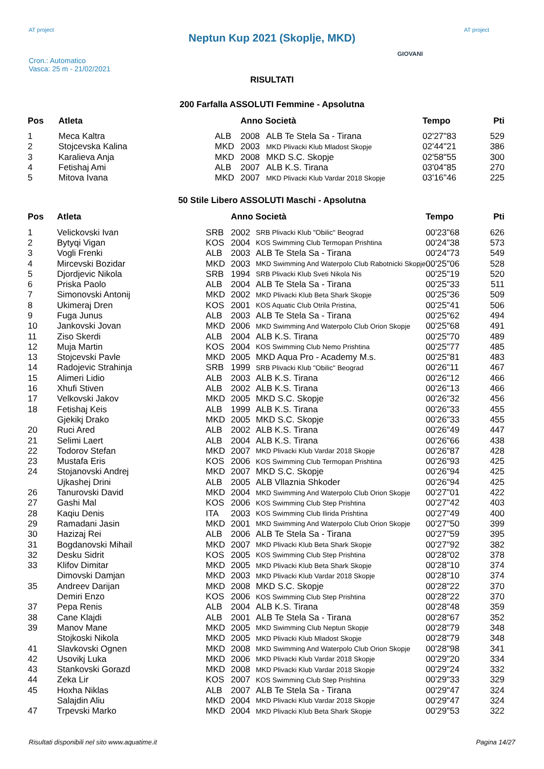AT project
Neptun Kup 2021 (Skoplje, MKD)
AT project
Cron.: Automatico
Vasca: 25 m - 21/02/2021
GIOVANI
RISULTATI
200 Farfalla ASSOLUTI Femmine - Apsolutna
| Pos | Atleta | | Anno Società | | Tempo | Pti |
| --- | --- | --- | --- | --- | --- | --- |
| 1 | Meca Kaltra | ALB | 2008 | ALB Te Stela Sa - Tirana | 02'27"83 | 529 |
| 2 | Stojcevska Kalina | MKD | 2003 | MKD Plivacki Klub Mladost Skopje | 02'44"21 | 386 |
| 3 | Karalieva Anja | MKD | 2008 | MKD S.C. Skopje | 02'58"55 | 300 |
| 4 | Fetishaj Ami | ALB | 2007 | ALB K.S. Tirana | 03'04"85 | 270 |
| 5 | Mitova Ivana | MKD | 2007 | MKD Plivacki Klub Vardar 2018 Skopje | 03'16"46 | 225 |
50 Stile Libero ASSOLUTI Maschi - Apsolutna
| Pos | Atleta | | Anno Società | | Tempo | Pti |
| --- | --- | --- | --- | --- | --- | --- |
| 1 | Velickovski Ivan | SRB | 2002 | SRB Plivacki Klub "Obilic" Beograd | 00'23"68 | 626 |
| 2 | Bytyqi Vigan | KOS | 2004 | KOS Swimming Club Termopan Prishtina | 00'24"38 | 573 |
| 3 | Vogli Frenki | ALB | 2003 | ALB Te Stela Sa - Tirana | 00'24"73 | 549 |
| 4 | Mircevski Bozidar | MKD | 2003 | MKD Swimming And Waterpolo Club Rabotnicki Skopje | 00'25"06 | 528 |
| 5 | Djordjevic Nikola | SRB | 1994 | SRB Plivacki Klub Sveti Nikola Nis | 00'25"19 | 520 |
| 6 | Priska Paolo | ALB | 2004 | ALB Te Stela Sa - Tirana | 00'25"33 | 511 |
| 7 | Simonovski Antonij | MKD | 2002 | MKD Plivacki Klub Beta Shark Skopje | 00'25"36 | 509 |
| 8 | Ukimeraj Dren | KOS | 2001 | KOS Aquatic Club Otrila Pristina, | 00'25"41 | 506 |
| 9 | Fuga Junus | ALB | 2003 | ALB Te Stela Sa - Tirana | 00'25"62 | 494 |
| 10 | Jankovski Jovan | MKD | 2006 | MKD Swimming And Waterpolo Club Orion Skopje | 00'25"68 | 491 |
| 11 | Ziso Skerdi | ALB | 2004 | ALB K.S. Tirana | 00'25"70 | 489 |
| 12 | Muja Martin | KOS | 2004 | KOS Swimming Club Nemo Prishtina | 00'25"77 | 485 |
| 13 | Stojcevski Pavle | MKD | 2005 | MKD Aqua Pro - Academy M.s. | 00'25"81 | 483 |
| 14 | Radojevic Strahinja | SRB | 1999 | SRB Plivacki Klub "Obilic" Beograd | 00'26"11 | 467 |
| 15 | Alimeri Lidio | ALB | 2003 | ALB K.S. Tirana | 00'26"12 | 466 |
| 16 | Xhufi Stiven | ALB | 2002 | ALB K.S. Tirana | 00'26"13 | 466 |
| 17 | Velkovski Jakov | MKD | 2005 | MKD S.C. Skopje | 00'26"32 | 456 |
| 18 | Fetishaj Keis | ALB | 1999 | ALB K.S. Tirana | 00'26"33 | 455 |
| | Gjekikj Drako | MKD | 2005 | MKD S.C. Skopje | 00'26"33 | 455 |
| 20 | Ruci Ared | ALB | 2002 | ALB K.S. Tirana | 00'26"49 | 447 |
| 21 | Selimi Laert | ALB | 2004 | ALB K.S. Tirana | 00'26"66 | 438 |
| 22 | Todorov Stefan | MKD | 2007 | MKD Plivacki Klub Vardar 2018 Skopje | 00'26"87 | 428 |
| 23 | Mustafa Eris | KOS | 2006 | KOS Swimming Club Termopan Prishtina | 00'26"93 | 425 |
| 24 | Stojanovski Andrej | MKD | 2007 | MKD S.C. Skopje | 00'26"94 | 425 |
| | Ujkashej Drini | ALB | 2005 | ALB Vllaznia Shkoder | 00'26"94 | 425 |
| 26 | Tanurovski David | MKD | 2004 | MKD Swimming And Waterpolo Club Orion Skopje | 00'27"01 | 422 |
| 27 | Gashi Mal | KOS | 2006 | KOS Swimming Club Step Prishtina | 00'27"42 | 403 |
| 28 | Kaqiu Denis | ITA | 2003 | KOS Swimming Club Ilirida Prishtina | 00'27"49 | 400 |
| 29 | Ramadani Jasin | MKD | 2001 | MKD Swimming And Waterpolo Club Orion Skopje | 00'27"50 | 399 |
| 30 | Hazizaj Rei | ALB | 2006 | ALB Te Stela Sa - Tirana | 00'27"59 | 395 |
| 31 | Bogdanovski Mihail | MKD | 2007 | MKD Plivacki Klub Beta Shark Skopje | 00'27"92 | 382 |
| 32 | Desku Sidrit | KOS | 2005 | KOS Swimming Club Step Prishtina | 00'28"02 | 378 |
| 33 | Klifov Dimitar | MKD | 2005 | MKD Plivacki Klub Beta Shark Skopje | 00'28"10 | 374 |
| | Dimovski Damjan | MKD | 2003 | MKD Plivacki Klub Vardar 2018 Skopje | 00'28"10 | 374 |
| 35 | Andreev Darijan | MKD | 2008 | MKD S.C. Skopje | 00'28"22 | 370 |
| | Demiri Enzo | KOS | 2006 | KOS Swimming Club Step Prishtina | 00'28"22 | 370 |
| 37 | Pepa Renis | ALB | 2004 | ALB K.S. Tirana | 00'28"48 | 359 |
| 38 | Cane Klajdi | ALB | 2001 | ALB Te Stela Sa - Tirana | 00'28"67 | 352 |
| 39 | Manov Mane | MKD | 2005 | MKD Swimming Club Neptun Skopje | 00'28"79 | 348 |
| | Stojkoski Nikola | MKD | 2005 | MKD Plivacki Klub Mladost Skopje | 00'28"79 | 348 |
| 41 | Slavkovski Ognen | MKD | 2008 | MKD Swimming And Waterpolo Club Orion Skopje | 00'28"98 | 341 |
| 42 | Usovikj Luka | MKD | 2006 | MKD Plivacki Klub Vardar 2018 Skopje | 00'29"20 | 334 |
| 43 | Stankovski Gorazd | MKD | 2008 | MKD Plivacki Klub Vardar 2018 Skopje | 00'29"24 | 332 |
| 44 | Zeka Lir | KOS | 2007 | KOS Swimming Club Step Prishtina | 00'29"33 | 329 |
| 45 | Hoxha Niklas | ALB | 2007 | ALB Te Stela Sa - Tirana | 00'29"47 | 324 |
| | Salajdin Aliu | MKD | 2004 | MKD Plivacki Klub Vardar 2018 Skopje | 00'29"47 | 324 |
| 47 | Trpevski Marko | MKD | 2004 | MKD Plivacki Klub Beta Shark Skopje | 00'29"53 | 322 |
Risultati disponibili nel sito www.aquatime.it Pagina 14/27